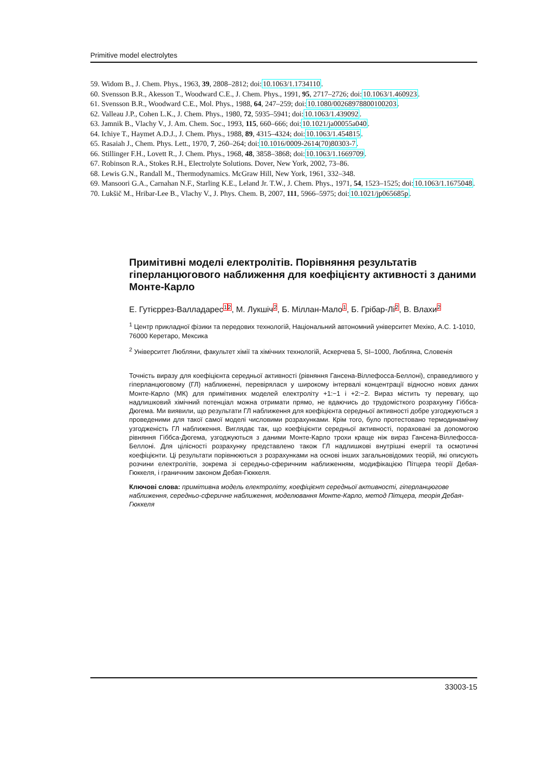Primitive model electrolytes
59. Widom B., J. Chem. Phys., 1963, 39, 2808–2812; doi:10.1063/1.1734110.
60. Svensson B.R., Akesson T., Woodward C.E., J. Chem. Phys., 1991, 95, 2717–2726; doi:10.1063/1.460923.
61. Svensson B.R., Woodward C.E., Mol. Phys., 1988, 64, 247–259; doi:10.1080/00268978800100203.
62. Valleau J.P., Cohen L.K., J. Chem. Phys., 1980, 72, 5935–5941; doi:10.1063/1.439092.
63. Jamnik B., Vlachy V., J. Am. Chem. Soc., 1993, 115, 660–666; doi:10.1021/ja00055a040.
64. Ichiye T., Haymet A.D.J., J. Chem. Phys., 1988, 89, 4315–4324; doi:10.1063/1.454815.
65. Rasaiah J., Chem. Phys. Lett., 1970, 7, 260–264; doi:10.1016/0009-2614(70)80303-7.
66. Stillinger F.H., Lovett R., J. Chem. Phys., 1968, 48, 3858–3868; doi:10.1063/1.1669709.
67. Robinson R.A., Stokes R.H., Electrolyte Solutions. Dover, New York, 2002, 73–86.
68. Lewis G.N., Randall M., Thermodynamics. McGraw Hill, New York, 1961, 332–348.
69. Mansoori G.A., Carnahan N.F., Starling K.E., Leland Jr. T.W., J. Chem. Phys., 1971, 54, 1523–1525; doi:10.1063/1.1675048.
70. Lukšič M., Hribar-Lee B., Vlachy V., J. Phys. Chem. B, 2007, 111, 5966–5975; doi:10.1021/jp065685p.
Примітивні моделі електролітів. Порівняння результатів гіперланцюгового наближення для коефіцієнту активності з даними Монте-Карло
Е. Гутієррез-Валладарес12, М. Лукшіч2, Б. Міллан-Мало1, Б. Грібар-Лі2, В. Влахи2
<sup>1</sup> Центр прикладної фізики та передових технологій, Національний автономний університет Мехіко, A.C. 1-1010, 76000 Керетаро, Мексика
<sup>2</sup> Університет Любляни, факультет хімії та хімічних технологій, Аскерчева 5, SI–1000, Любляна, Словенія
Точність виразу для коефіцієнта середньої активності (рівняння Гансена-Віллефосса-Беллоні), справедливого у гіперланцюговому (ГЛ) наближенні, перевірялася у широкому інтервалі концентрації відносно нових даних Монте-Карло (МК) для примітивних моделей електроліту +1:−1 і +2:−2. Вираз містить ту перевагу, що надлишковий хімічний потенціал можна отримати прямо, не вдаючись до трудомісткого розрахунку Гіббса-Дюгема. Ми виявили, що результати ГЛ наближення для коефіцієнта середньої активності добре узгоджуються з проведеними для такої самої моделі числовими розрахунками. Крім того, було протестовано термодинамічну узгодженість ГЛ наближення. Виглядає так, що коефіцієнти середньої активності, пораховані за допомогою рівняння Гіббса-Дюгема, узгоджуються з даними Монте-Карло трохи краще ніж вираз Гансена-Віллефосса-Беллоні. Для цілісності розрахунку представлено також ГЛ надлишкові внутрішні енергії та осмотичні коефіцієнти. Ці результати порівнюються з розрахунками на основі інших загальновідомих теорій, які описують розчини електролітів, зокрема зі середньо-сферичним наближенням, модифікацією Пітцера теорії Дебая-Гюккеля, і граничним законом Дебая-Гюккеля.
Ключові слова: примітивна модель електроліту, коефіцієнт середньої активності, гіперланцюгове наближення, середньо-сферичне наближення, моделювання Монте-Карло, метод Пітцера, теорія Дебая-Гюккеля
33003-15